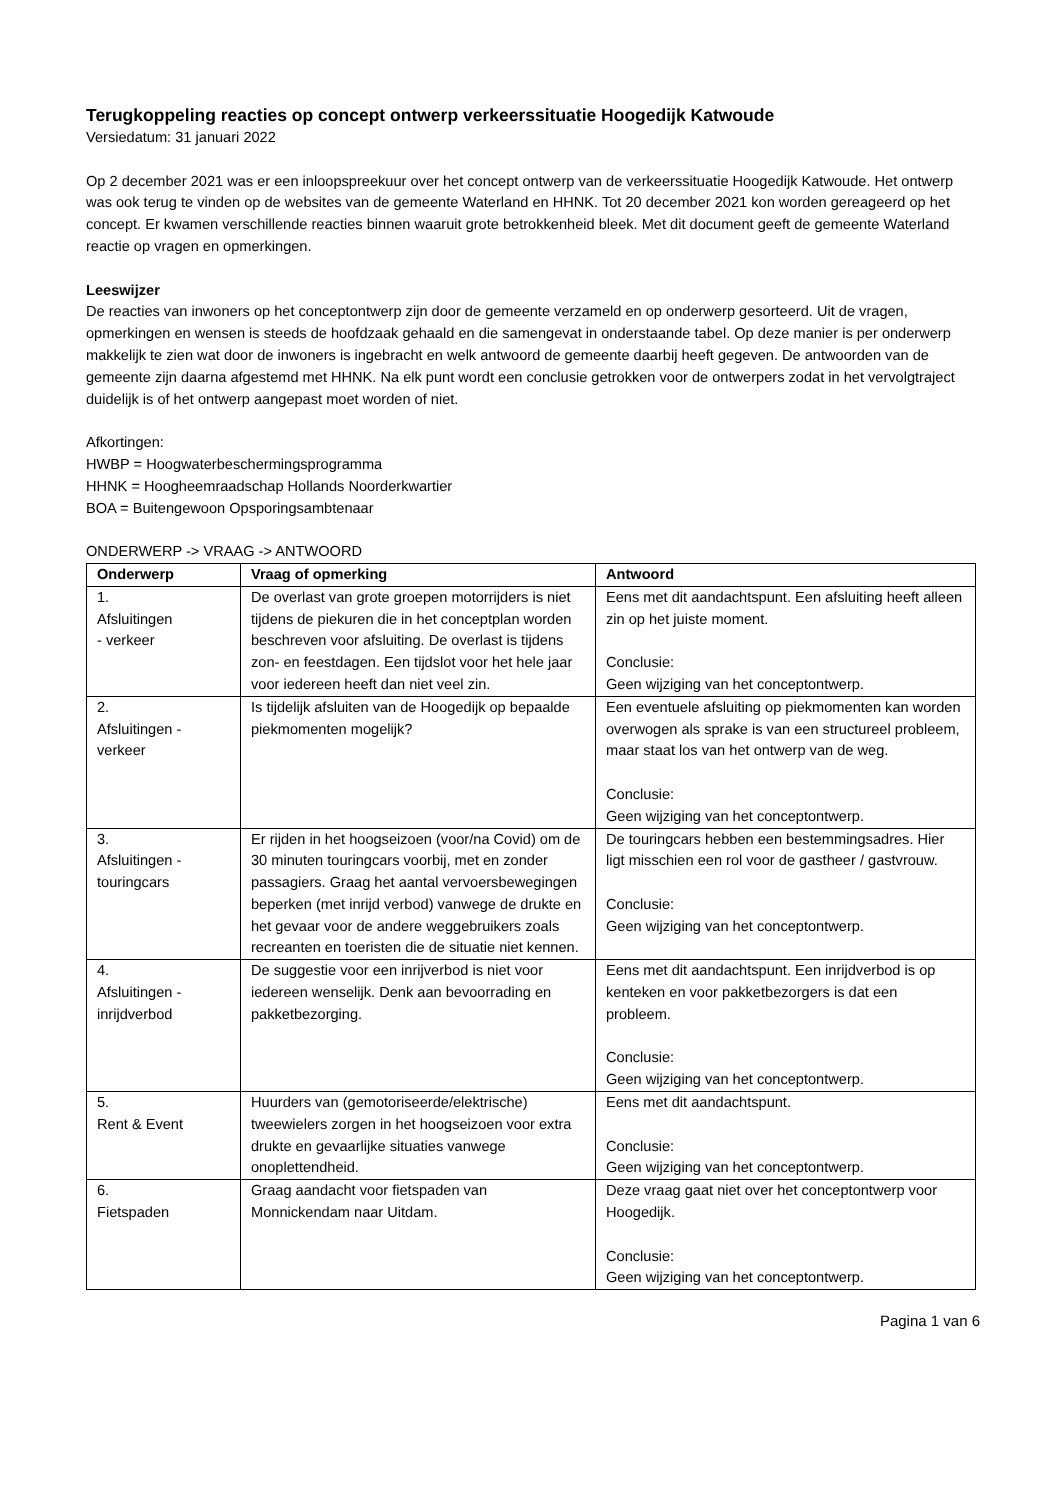Terugkoppeling reacties op concept ontwerp verkeerssituatie Hoogedijk Katwoude
Versiedatum: 31 januari 2022
Op 2 december 2021 was er een inloopspreekuur over het concept ontwerp van de verkeerssituatie Hoogedijk Katwoude. Het ontwerp was ook terug te vinden op de websites van de gemeente Waterland en HHNK. Tot 20 december 2021 kon worden gereageerd op het concept. Er kwamen verschillende reacties binnen waaruit grote betrokkenheid bleek. Met dit document geeft de gemeente Waterland reactie op vragen en opmerkingen.
Leeswijzer
De reacties van inwoners op het conceptontwerp zijn door de gemeente verzameld en op onderwerp gesorteerd. Uit de vragen, opmerkingen en wensen is steeds de hoofdzaak gehaald en die samengevat in onderstaande tabel. Op deze manier is per onderwerp makkelijk te zien wat door de inwoners is ingebracht en welk antwoord de gemeente daarbij heeft gegeven. De antwoorden van de gemeente zijn daarna afgestemd met HHNK. Na elk punt wordt een conclusie getrokken voor de ontwerpers zodat in het vervolgtraject duidelijk is of het ontwerp aangepast moet worden of niet.
Afkortingen:
HWBP = Hoogwaterbeschermingsprogramma
HHNK = Hoogheemraadschap Hollands Noorderkwartier
BOA = Buitengewoon Opsporingsambtenaar
ONDERWERP -> VRAAG -> ANTWOORD
| Onderwerp | Vraag of opmerking | Antwoord |
| --- | --- | --- |
| 1. Afsluitingen - verkeer | De overlast van grote groepen motorrijders is niet tijdens de piekuren die in het conceptplan worden beschreven voor afsluiting. De overlast is tijdens zon- en feestdagen. Een tijdslot voor het hele jaar voor iedereen heeft dan niet veel zin. | Eens met dit aandachtspunt. Een afsluiting heeft alleen zin op het juiste moment. Conclusie: Geen wijziging van het conceptontwerp. |
| 2. Afsluitingen - verkeer | Is tijdelijk afsluiten van de Hoogedijk op bepaalde piekmomenten mogelijk? | Een eventuele afsluiting op piekmomenten kan worden overwogen als sprake is van een structureel probleem, maar staat los van het ontwerp van de weg. Conclusie: Geen wijziging van het conceptontwerp. |
| 3. Afsluitingen - touringcars | Er rijden in het hoogseizoen (voor/na Covid) om de 30 minuten touringcars voorbij, met en zonder passagiers. Graag het aantal vervoersbewegingen beperken (met inrijd verbod) vanwege de drukte en het gevaar voor de andere weggebruikers zoals recreanten en toeristen die de situatie niet kennen. | De touringcars hebben een bestemmingsadres. Hier ligt misschien een rol voor de gastheer / gastvrouw. Conclusie: Geen wijziging van het conceptontwerp. |
| 4. Afsluitingen - inrijdverbod | De suggestie voor een inrijverbod is niet voor iedereen wenselijk. Denk aan bevoorrading en pakketbezorging. | Eens met dit aandachtspunt. Een inrijdverbod is op kenteken en voor pakketbezorgers is dat een probleem. Conclusie: Geen wijziging van het conceptontwerp. |
| 5. Rent & Event | Huurders van (gemotoriseerde/elektrische) tweewielers zorgen in het hoogseizoen voor extra drukte en gevaarlijke situaties vanwege onoplettendheid. | Eens met dit aandachtspunt. Conclusie: Geen wijziging van het conceptontwerp. |
| 6. Fietspaden | Graag aandacht voor fietspaden van Monnickendam naar Uitdam. | Deze vraag gaat niet over het conceptontwerp voor Hoogedijk. Conclusie: Geen wijziging van het conceptontwerp. |
Pagina 1 van 6